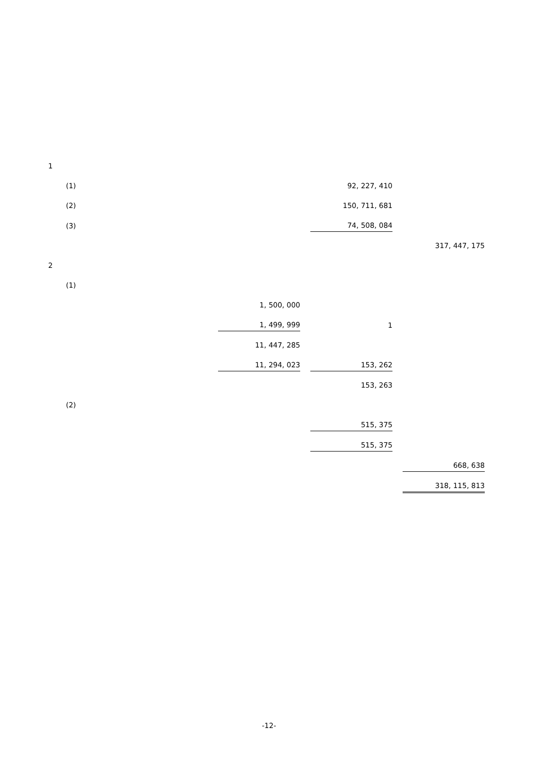| 1 | | | | | | |
| | (1) | | | 92, 227, 410 | | |
| | (2) | | | 150, 711, 681 | | |
| | (3) | | | 74, 508, 084 | | |
| | | | | | | 317, 447, 175 |
| 2 | | | | | | |
| | (1) | | | | | |
| | | 1, 500, 000 | | | | |
| | | 1, 499, 999 | | 1 | | |
| | | 11, 447, 285 | | | | |
| | | 11, 294, 023 | | 153, 262 | | |
| | | | | 153, 263 | | |
| | (2) | | | | | |
| | | | | 515, 375 | | |
| | | | | 515, 375 | | |
| | | | | | | 668, 638 |
| | | | | | | 318, 115, 813 |
-12-